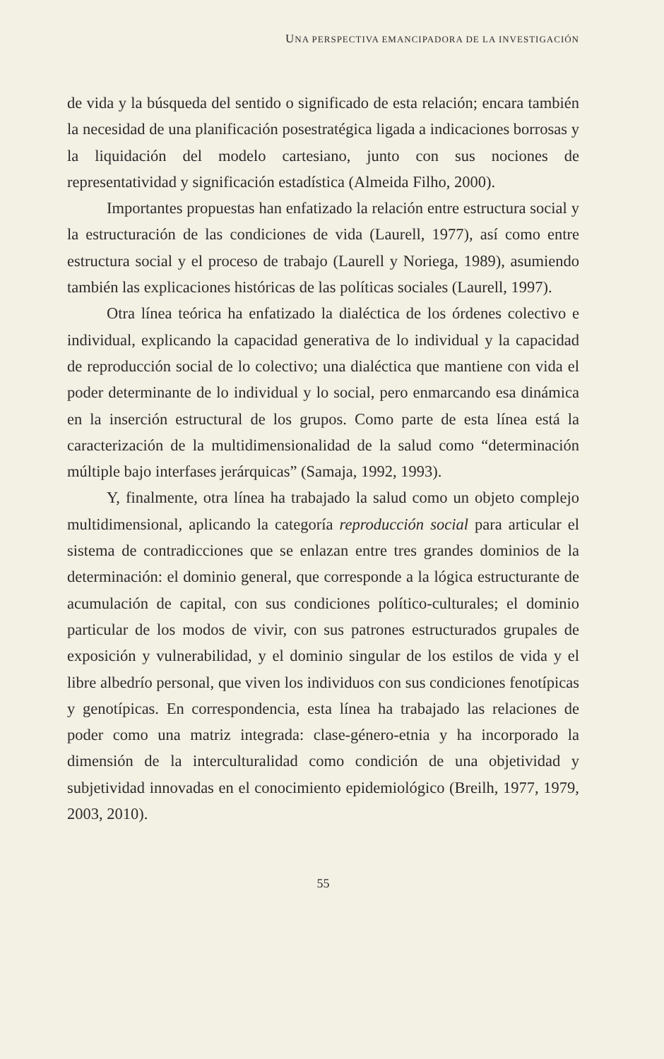UNA PERSPECTIVA EMANCIPADORA DE LA INVESTIGACIÓN
de vida y la búsqueda del sentido o significado de esta relación; encara también la necesidad de una planificación posestratégica ligada a indicaciones borrosas y la liquidación del modelo cartesiano, junto con sus nociones de representatividad y significación estadística (Almeida Filho, 2000).
Importantes propuestas han enfatizado la relación entre estructura social y la estructuración de las condiciones de vida (Laurell, 1977), así como entre estructura social y el proceso de trabajo (Laurell y Noriega, 1989), asumiendo también las explicaciones históricas de las políticas sociales (Laurell, 1997).
Otra línea teórica ha enfatizado la dialéctica de los órdenes colectivo e individual, explicando la capacidad generativa de lo individual y la capacidad de reproducción social de lo colectivo; una dialéctica que mantiene con vida el poder determinante de lo individual y lo social, pero enmarcando esa dinámica en la inserción estructural de los grupos. Como parte de esta línea está la caracterización de la multidimensionalidad de la salud como “determinación múltiple bajo interfases jerárquicas” (Samaja, 1992, 1993).
Y, finalmente, otra línea ha trabajado la salud como un objeto complejo multidimensional, aplicando la categoría reproducción social para articular el sistema de contradicciones que se enlazan entre tres grandes dominios de la determinación: el dominio general, que corresponde a la lógica estructurante de acumulación de capital, con sus condiciones político-culturales; el dominio particular de los modos de vivir, con sus patrones estructurados grupales de exposición y vulnerabilidad, y el dominio singular de los estilos de vida y el libre albedrío personal, que viven los individuos con sus condiciones fenotípicas y genotípicas. En correspondencia, esta línea ha trabajado las relaciones de poder como una matriz integrada: clase-género-etnia y ha incorporado la dimensión de la interculturalidad como condición de una objetividad y subjetividad innovadas en el conocimiento epidemiológico (Breilh, 1977, 1979, 2003, 2010).
55